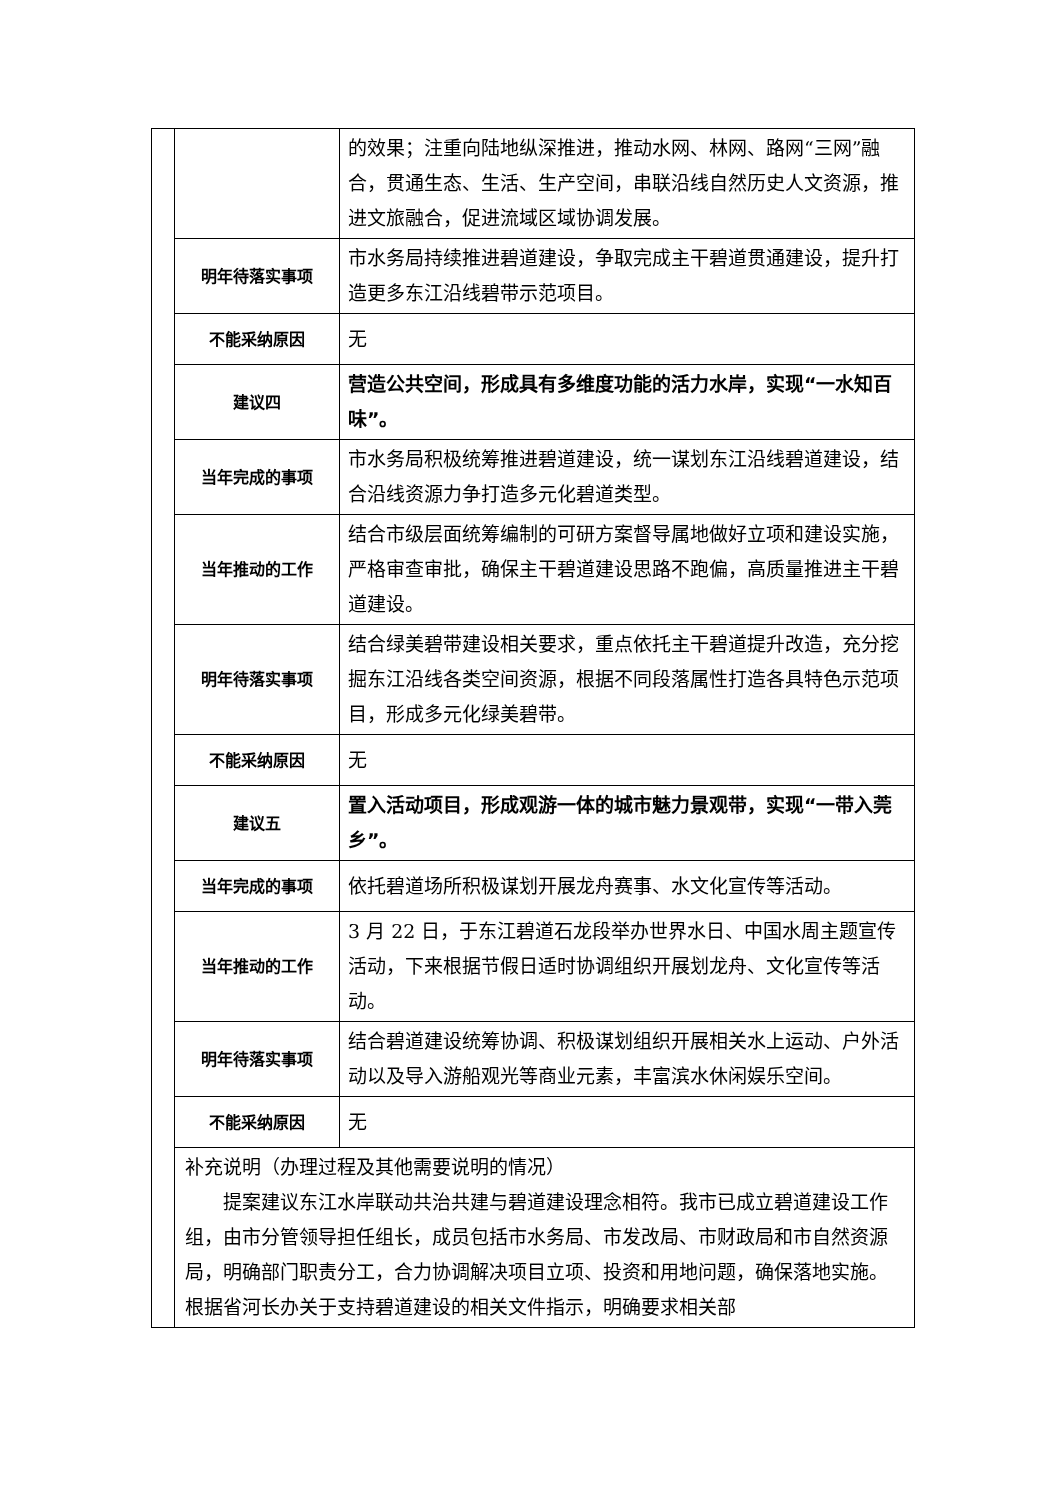| | | 的效果；注重向陆地纵深推进，推动水网、林网、路网“三网”融合，贯通生态、生活、生产空间，串联沿线自然历史人文资源，推进文旅融合，促进流域区域协调发展。 |
| | 明年待落实事项 | 市水务局持续推进碧道建设，争取完成主干碧道贯通建设，提升打造更多东江沿线碧带示范项目。 |
| | 不能采纳原因 | 无 |
| | 建议四 | 营造公共空间，形成具有多维度功能的活力水岸，实现“一水知百味”。 |
| | 当年完成的事项 | 市水务局积极统筹推进碧道建设，统一谋划东江沿线碧道建设，结合沿线资源力争打造多元化碧道类型。 |
| | 当年推动的工作 | 结合市级层面统筹编制的可研方案督导属地做好立项和建设实施，严格审查审批，确保主干碧道建设思路不跑偏，高质量推进主干碧道建设。 |
| | 明年待落实事项 | 结合绿美碧带建设相关要求，重点依托主干碧道提升改造，充分挖掘东江沿线各类空间资源，根据不同段落属性打造各具特色示范项目，形成多元化绿美碧带。 |
| | 不能采纳原因 | 无 |
| | 建议五 | 置入活动项目，形成观游一体的城市魅力景观带，实现“一带入莞乡”。 |
| | 当年完成的事项 | 依托碧道场所积极谋划开展龙舟赛事、水文化宣传等活动。 |
| | 当年推动的工作 | 3 月 22 日，于东江碧道石龙段举办世界水日、中国水周主题宣传活动，下来根据节假日适时协调组织开展划龙舟、文化宣传等活动。 |
| | 明年待落实事项 | 结合碧道建设统筹协调、积极谋划组织开展相关水上运动、户外活动以及导入游船观光等商业元素，丰富滨水休闲娱乐空间。 |
| | 不能采纳原因 | 无 |
| | 补充说明（办理过程及其他需要说明的情况） 提案建议东江水岸联动共治共建与碧道建设理念相符。我市已成立碧道建设工作组，由市分管领导担任组长，成员包括市水务局、市发改局、市财政局和市自然资源局，明确部门职责分工，合力协调解决项目立项、投资和用地问题，确保落地实施。根据省河长办关于支持碧道建设的相关文件指示，明确要求相关部 | |